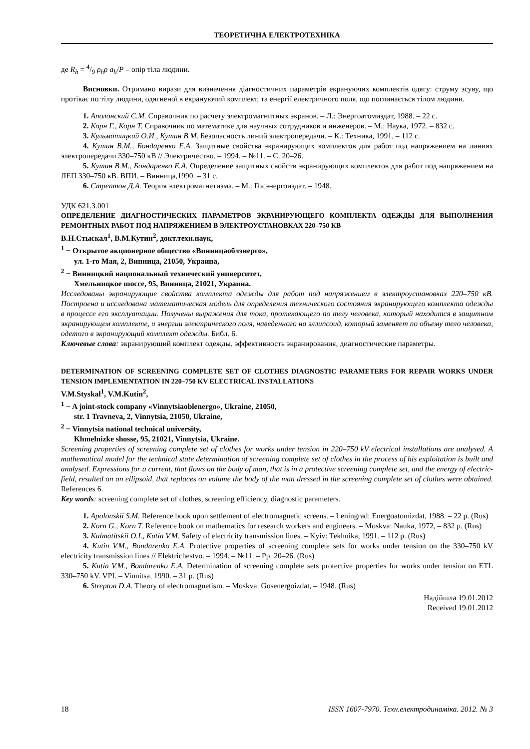ТЕОРЕТИЧНА ЕЛЕКТРОТЕХНІКА
де R<sub>h</sub> = 4/9 ρ<sub>h</sub>ρ a<sub>h</sub>/P – опір тіла людини.
Висновки. Отримано вирази для визначення діагностичних параметрів екрануючих комплектів одягу: струму зсуву, що протікає по тілу людини, одягненої в екрануючий комплект, та енергії електричного поля, що поглинається тілом людини.
1. Аполонский С.М. Справочник по расчету электромагнитных экранов. – Л.: Энергоатомиздат, 1988. – 22 с.
2. Корн Г., Корн Т. Справочник по математике для научных сотрудников и инженеров. – М.: Наука, 1972. – 832 с.
3. Кульматицкий О.И., Кутин В.М. Безопасность линий электропередачи. – К.: Техника, 1991. – 112 с.
4. Кутин В.М., Бондаренко Е.А. Защитные свойства экранирующих комплектов для работ под напряжением на линиях электропередачи 330–750 кВ // Электричество. – 1994. – №11. – С. 20–26.
5. Кутин В.М., Бондаренко Е.А. Определение защитных свойств экранирующих комплектов для работ под напряжением на ЛЕП 330–750 кВ. ВПИ. – Винница,1990. – 31 с.
6. Стрептон Д.А. Теория электромагнетизма. – М.: Госэнергоиздат. – 1948.
УДК 621.3.001
ОПРЕДЕЛЕНИЕ ДИАГНОСТИЧЕСКИХ ПАРАМЕТРОВ ЭКРАНИРУЮЩЕГО КОМПЛЕКТА ОДЕЖДЫ ДЛЯ ВЫПОЛНЕНИЯ РЕМОНТНЫХ РАБОТ ПОД НАПРЯЖЕНИЕМ В ЭЛЕКТРОУСТАНОВКАХ 220–750 КВ
В.Н.Стыскал<sup>1</sup>, В.М.Кутин<sup>2</sup>, докт.техн.наук,
<sup>1</sup> − Открытое акционерное общество «Винницаоблэнерго»,
ул. 1-го Мая, 2, Винница, 21050, Украина,
<sup>2</sup> − Винницкий национальный технический университет,
Хмельницкое шоссе, 95, Винница, 21021, Украина.
Исследованы экранирующие свойства комплекта одежды для работ под напряжением в электроустановках 220–750 кВ. Построена и исследована математическая модель для определения технического состояния экранирующего комплекта одежды в процессе его эксплуатации. Получены выражения для тока, протекающего по телу человека, который находится в защитном экранирующем комплекте, и энергии электрического поля, наведенного на эллипсоид, который заменяет по объему тело человека, одетого в экранирующий комплект одежды. Библ. 6.
Ключевые слова: экранирующий комплект одежды, эффективность экранирования, диагностические параметры.
DETERMINATION OF SCREENING COMPLETE SET OF CLOTHES DIAGNOSTIC PARAMETERS FOR REPAIR WORKS UNDER TENSION IMPLEMENTATION IN 220–750 KV ELECTRICAL INSTALLATIONS
V.M.Styskal<sup>1</sup>, V.M.Kutin<sup>2</sup>,
<sup>1</sup> − A joint-stock company «Vinnytsiaoblenergo», Ukraine, 21050,
str. 1 Travneva, 2, Vinnytsia, 21050, Ukraine,
<sup>2</sup> − Vinnytsia national technical university,
Khmelnizke shosse, 95, 21021, Vinnytsia, Ukraine.
Screening properties of screening complete set of clothes for works under tension in 220–750 kV electrical installations are analysed. A mathematical model for the technical state determination of screening complete set of clothes in the process of his exploitation is built and analysed. Expressions for a current, that flows on the body of man, that is in a protective screening complete set, and the energy of electric-field, resulted on an ellipsoid, that replaces on volume the body of the man dressed in the screening complete set of clothes were obtained. References 6.
Key words: screening complete set of clothes, screening efficiency, diagnostic parameters.
1. Apolonskii S.M. Reference book upon settlement of electromagnetic screens. – Leningrad: Energoatomizdat, 1988. – 22 p. (Rus)
2. Korn G., Korn T. Reference book on mathematics for research workers and engineers. – Moskva: Nauka, 1972, – 832 p. (Rus)
3. Kulmatitskii O.I., Kutin V.M. Safety of electricity transmission lines. – Kyiv: Tekhnika, 1991. – 112 p. (Rus)
4. Kutin V.M., Bondarenko E.A. Protective properties of screening complete sets for works under tension on the 330–750 kV electricity transmission lines // Elektrichestvo. – 1994. – №11. – Pp. 20–26. (Rus)
5. Kutin V.M., Bondarenko E.A. Determination of screening complete sets protective properties for works under tension on ETL 330–750 kV. VPI. – Vinnitsa, 1990. – 31 p. (Rus)
6. Strepton D.A. Theory of electromagnetism. – Moskva: Gosenergoizdat, – 1948. (Rus)
Надійшла 19.01.2012
Received 19.01.2012
18 ISSN 1607-7970. Техн.електродинаміка. 2012. № 3